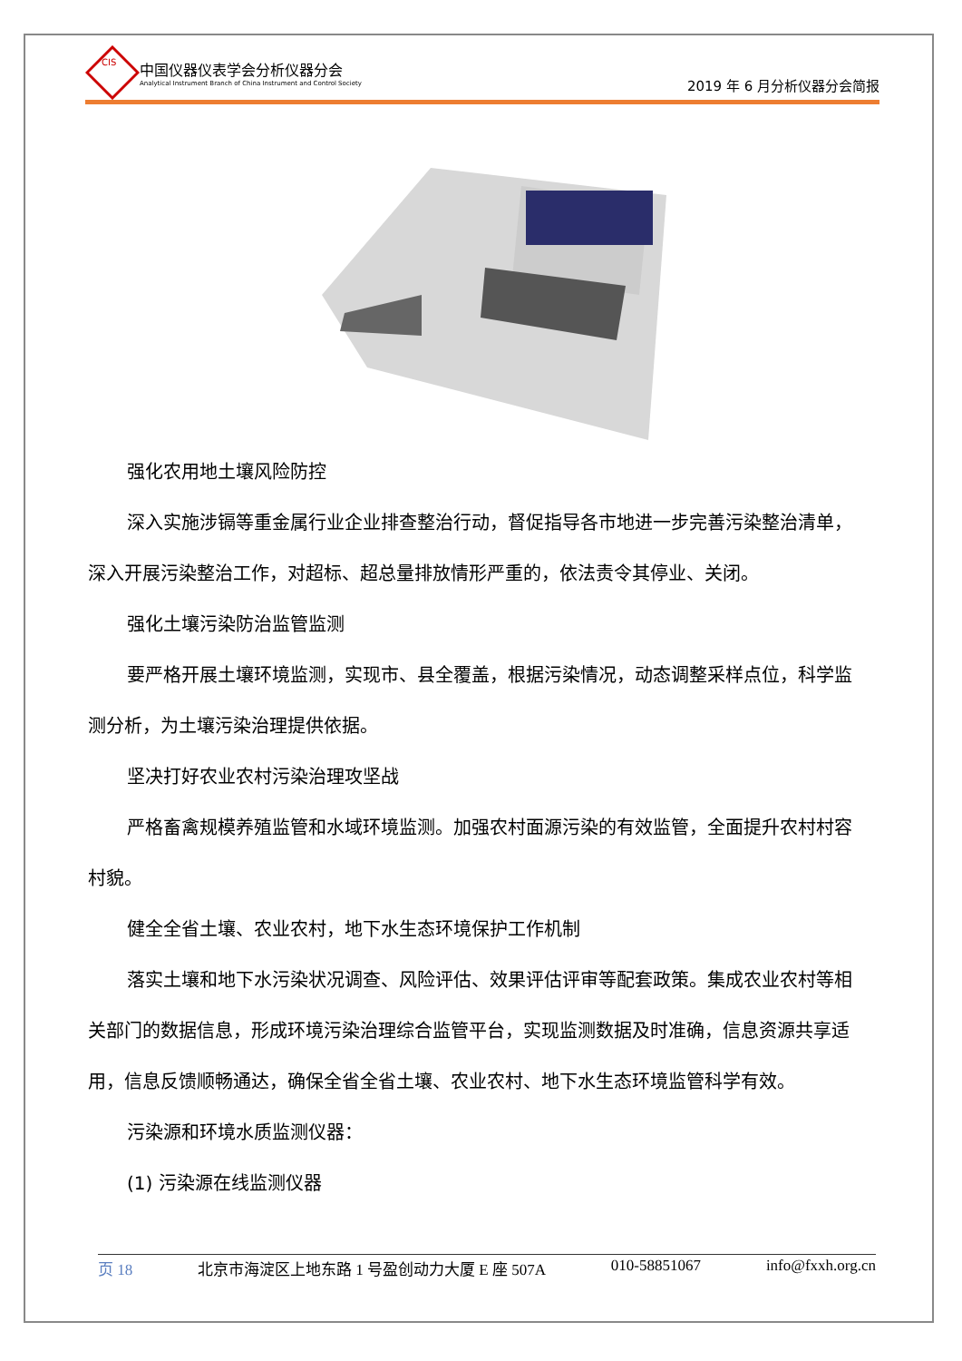CIS
中国仪器仪表学会分析仪器分会
Analytical Instrument Branch of China Instrument and Control Society
2019 年 6 月分析仪器分会简报
强化农用地土壤风险防控
深入实施涉镉等重金属行业企业排查整治行动，督促指导各市地进一步完善污染整治清单，深入开展污染整治工作，对超标、超总量排放情形严重的，依法责令其停业、关闭。
强化土壤污染防治监管监测
要严格开展土壤环境监测，实现市、县全覆盖，根据污染情况，动态调整采样点位，科学监测分析，为土壤污染治理提供依据。
坚决打好农业农村污染治理攻坚战
严格畜禽规模养殖监管和水域环境监测。加强农村面源污染的有效监管，全面提升农村村容村貌。
健全全省土壤、农业农村，地下水生态环境保护工作机制
落实土壤和地下水污染状况调查、风险评估、效果评估评审等配套政策。集成农业农村等相关部门的数据信息，形成环境污染治理综合监管平台，实现监测数据及时准确，信息资源共享适用，信息反馈顺畅通达，确保全省全省土壤、农业农村、地下水生态环境监管科学有效。
污染源和环境水质监测仪器：
(1) 污染源在线监测仪器
页 18 北京市海淀区上地东路 1 号盈创动力大厦 E 座 507A 010-58851067 info@fxxh.org.cn